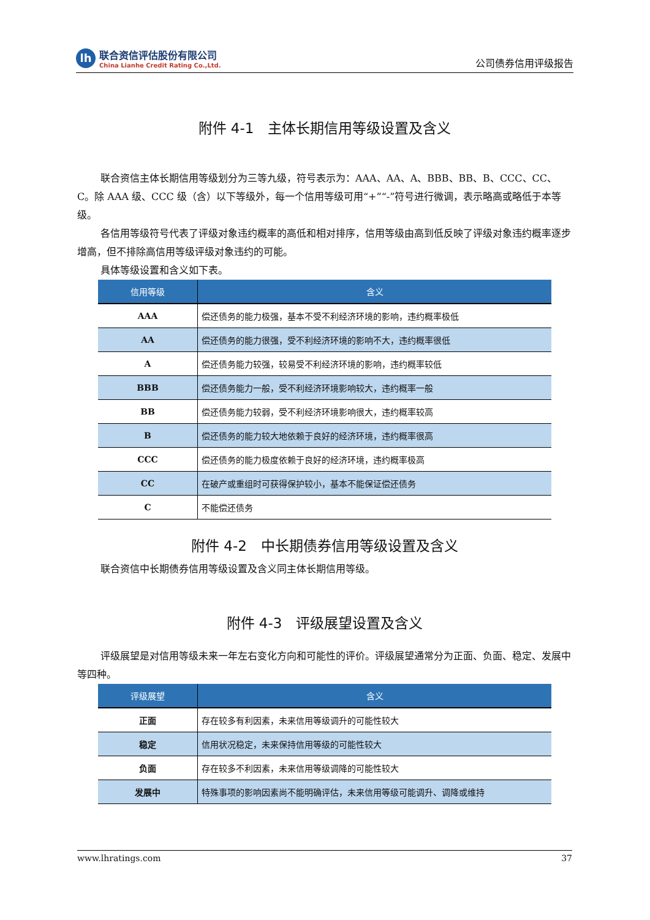lh
联合资信评估股份有限公司
China Lianhe Credit Rating Co.,Ltd.
公司债券信用评级报告
附件 4-1　主体长期信用等级设置及含义
联合资信主体长期信用等级划分为三等九级，符号表示为：AAA、AA、A、BBB、BB、B、CCC、CC、C。除 AAA 级、CCC 级（含）以下等级外，每一个信用等级可用“+”“-”符号进行微调，表示略高或略低于本等级。
各信用等级符号代表了评级对象违约概率的高低和相对排序，信用等级由高到低反映了评级对象违约概率逐步增高，但不排除高信用等级评级对象违约的可能。
具体等级设置和含义如下表。
| 信用等级 | 含义 |
| --- | --- |
| AAA | 偿还债务的能力极强，基本不受不利经济环境的影响，违约概率极低 |
| AA | 偿还债务的能力很强，受不利经济环境的影响不大，违约概率很低 |
| A | 偿还债务能力较强，较易受不利经济环境的影响，违约概率较低 |
| BBB | 偿还债务能力一般，受不利经济环境影响较大，违约概率一般 |
| BB | 偿还债务能力较弱，受不利经济环境影响很大，违约概率较高 |
| B | 偿还债务的能力较大地依赖于良好的经济环境，违约概率很高 |
| CCC | 偿还债务的能力极度依赖于良好的经济环境，违约概率极高 |
| CC | 在破产或重组时可获得保护较小，基本不能保证偿还债务 |
| C | 不能偿还债务 |
附件 4-2　中长期债券信用等级设置及含义
联合资信中长期债券信用等级设置及含义同主体长期信用等级。
附件 4-3　评级展望设置及含义
评级展望是对信用等级未来一年左右变化方向和可能性的评价。评级展望通常分为正面、负面、稳定、发展中等四种。
| 评级展望 | 含义 |
| --- | --- |
| 正面 | 存在较多有利因素，未来信用等级调升的可能性较大 |
| 稳定 | 信用状况稳定，未来保持信用等级的可能性较大 |
| 负面 | 存在较多不利因素，未来信用等级调降的可能性较大 |
| 发展中 | 特殊事项的影响因素尚不能明确评估，未来信用等级可能调升、调降或维持 |
www.lhratings.com 37